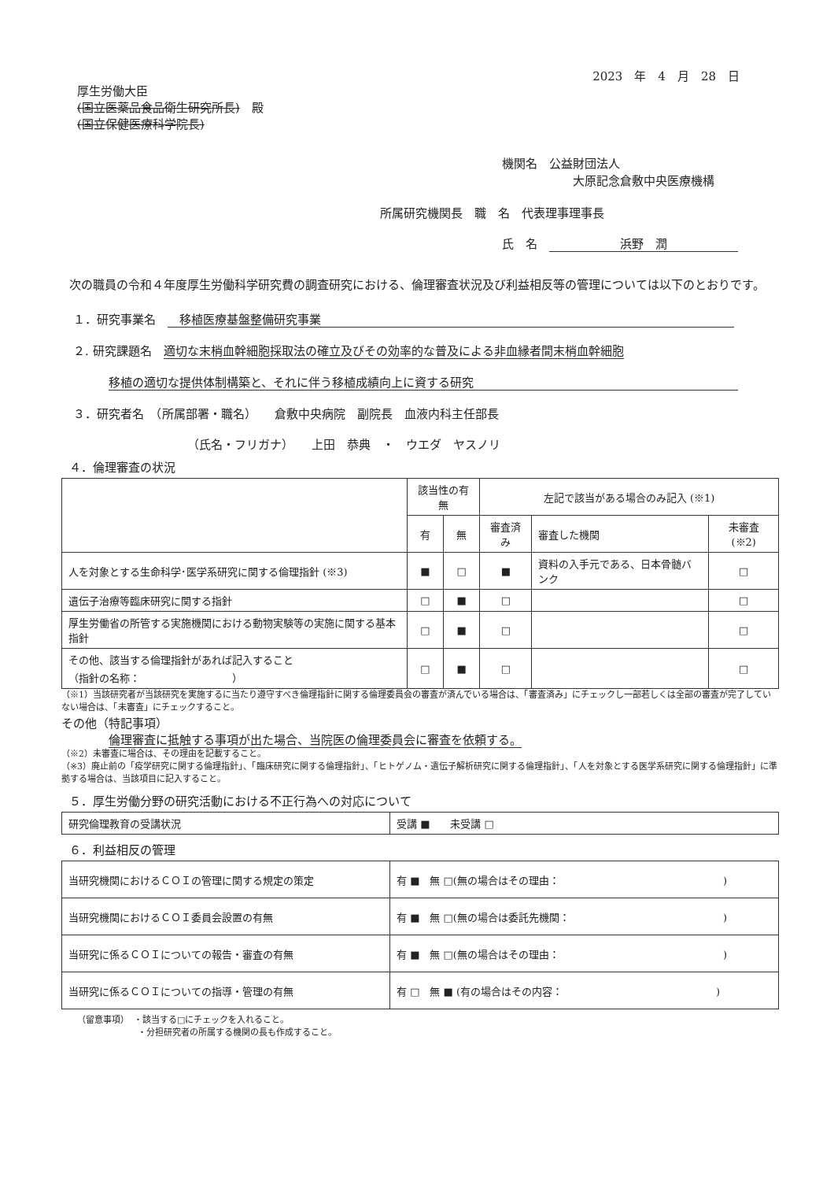2023　年　4　月　28　日
厚生労働大臣
(国立医薬品食品衛生研究所長)　殿
(国立保健医療科学院長)
機関名　公益財団法人
　　　　　　大原記念倉敷中央医療機構
所属研究機関長　職　名　代表理事理事長
氏　名　浜野　潤
次の職員の令和４年度厚生労働科学研究費の調査研究における、倫理審査状況及び利益相反等の管理については以下のとおりです。
１．研究事業名　　移植医療基盤整備研究事業
２. 研究課題名　適切な末梢血幹細胞採取法の確立及びその効率的な普及による非血縁者間末梢血幹細胞
移植の適切な提供体制構築と、それに伴う移植成績向上に資する研究
３．研究者名　（所属部署・職名）　　倉敷中央病院　副院長　血液内科主任部長
（氏名・フリガナ）　　上田　恭典　・　ウエダ　ヤスノリ
４．倫理審査の状況
| | 該当性の有無 | | 左記で該当がある場合のみ記入 (※1) | | |
| | 有 | 無 | 審査済み | 審査した機関 | 未審査 (※2) |
| 人を対象とする生命科学･医学系研究に関する倫理指針 (※3) | ■ | □ | ■ | 資料の入手元である、日本骨髄バンク | □ |
| 遺伝子治療等臨床研究に関する指針 | □ | ■ | □ | | □ |
| 厚生労働省の所管する実施機関における動物実験等の実施に関する基本指針 | □ | ■ | □ | | □ |
| その他、該当する倫理指針があれば記入すること （指針の名称： ） | □ | ■ | □ | | □ |
（※1）当該研究者が当該研究を実施するに当たり遵守すべき倫理指針に関する倫理委員会の審査が済んでいる場合は、「審査済み」にチェックし一部若しくは全部の審査が完了していない場合は、「未審査」にチェックすること。
その他（特記事項）
倫理審査に抵触する事項が出た場合、当院医の倫理委員会に審査を依頼する。
（※2）未審査に場合は、その理由を記載すること。
（※3）廃止前の「疫学研究に関する倫理指針」、「臨床研究に関する倫理指針」、「ヒトゲノム・遺伝子解析研究に関する倫理指針」、「人を対象とする医学系研究に関する倫理指針」に準拠する場合は、当該項目に記入すること。
５．厚生労働分野の研究活動における不正行為への対応について
| 研究倫理教育の受講状況 | 受講 ■ 未受講 □ |
６．利益相反の管理
| 当研究機関におけるＣＯＩの管理に関する規定の策定 | 有 ■ 無 □(無の場合はその理由： ) |
| 当研究機関におけるＣＯＩ委員会設置の有無 | 有 ■ 無 □(無の場合は委託先機関： ) |
| 当研究に係るＣＯＩについての報告・審査の有無 | 有 ■ 無 □(無の場合はその理由： ) |
| 当研究に係るＣＯＩについての指導・管理の有無 | 有 □ 無 ■ (有の場合はその内容： ) |
（留意事項）　・該当する□にチェックを入れること。
　　　　　　　・分担研究者の所属する機関の長も作成すること。